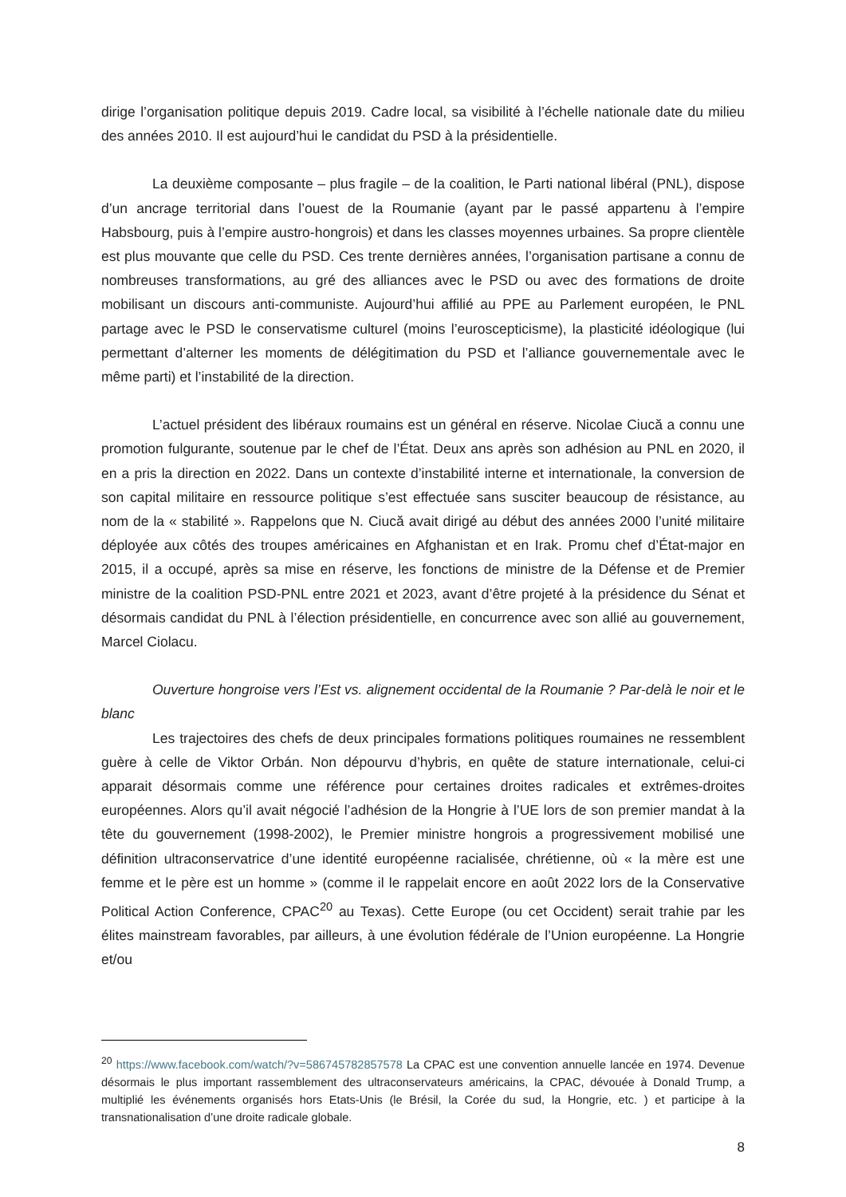dirige l’organisation politique depuis 2019. Cadre local, sa visibilité à l’échelle nationale date du milieu des années 2010. Il est aujourd’hui le candidat du PSD à la présidentielle.
La deuxième composante – plus fragile – de la coalition, le Parti national libéral (PNL), dispose d’un ancrage territorial dans l’ouest de la Roumanie (ayant par le passé appartenu à l’empire Habsbourg, puis à l’empire austro-hongrois) et dans les classes moyennes urbaines. Sa propre clientèle est plus mouvante que celle du PSD. Ces trente dernières années, l’organisation partisane a connu de nombreuses transformations, au gré des alliances avec le PSD ou avec des formations de droite mobilisant un discours anti-communiste. Aujourd’hui affilié au PPE au Parlement européen, le PNL partage avec le PSD le conservatisme culturel (moins l’euroscepticisme), la plasticité idéologique (lui permettant d’alterner les moments de délégitimation du PSD et l’alliance gouvernementale avec le même parti) et l’instabilité de la direction.
L’actuel président des libéraux roumains est un général en réserve. Nicolae Ciucă a connu une promotion fulgurante, soutenue par le chef de l’État. Deux ans après son adhésion au PNL en 2020, il en a pris la direction en 2022. Dans un contexte d’instabilité interne et internationale, la conversion de son capital militaire en ressource politique s’est effectuée sans susciter beaucoup de résistance, au nom de la « stabilité ». Rappelons que N. Ciucă avait dirigé au début des années 2000 l’unité militaire déployée aux côtés des troupes américaines en Afghanistan et en Irak. Promu chef d’État-major en 2015, il a occupé, après sa mise en réserve, les fonctions de ministre de la Défense et de Premier ministre de la coalition PSD-PNL entre 2021 et 2023, avant d’être projeté à la présidence du Sénat et désormais candidat du PNL à l’élection présidentielle, en concurrence avec son allié au gouvernement, Marcel Ciolacu.
Ouverture hongroise vers l’Est vs. alignement occidental de la Roumanie ? Par-delà le noir et le blanc
Les trajectoires des chefs de deux principales formations politiques roumaines ne ressemblent guère à celle de Viktor Orbán. Non dépourvu d’hybris, en quête de stature internationale, celui-ci apparait désormais comme une référence pour certaines droites radicales et extrêmes-droites européennes. Alors qu’il avait négocié l’adhésion de la Hongrie à l’UE lors de son premier mandat à la tête du gouvernement (1998-2002), le Premier ministre hongrois a progressivement mobilisé une définition ultraconservatrice d’une identité européenne racialisée, chrétienne, où « la mère est une femme et le père est un homme » (comme il le rappelait encore en août 2022 lors de la Conservative Political Action Conference, CPAC<sup>20</sup> au Texas). Cette Europe (ou cet Occident) serait trahie par les élites mainstream favorables, par ailleurs, à une évolution fédérale de l’Union européenne. La Hongrie et/ou
<sup>20</sup> https://www.facebook.com/watch/?v=586745782857578 La CPAC est une convention annuelle lancée en 1974. Devenue désormais le plus important rassemblement des ultraconservateurs américains, la CPAC, dévouée à Donald Trump, a multiplié les événements organisés hors Etats-Unis (le Brésil, la Corée du sud, la Hongrie, etc. ) et participe à la transnationalisation d’une droite radicale globale.
8